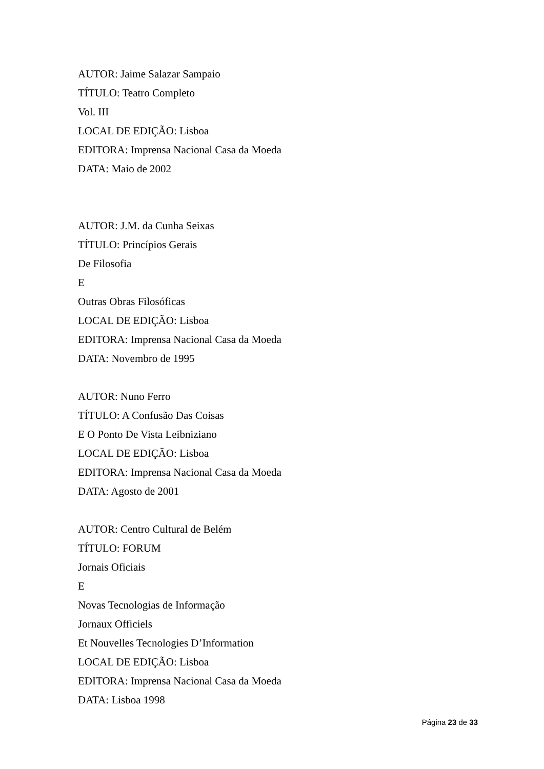AUTOR: Jaime Salazar Sampaio
TÍTULO: Teatro Completo
Vol. III
LOCAL DE EDIÇÃO: Lisboa
EDITORA: Imprensa Nacional Casa da Moeda
DATA: Maio de 2002
AUTOR: J.M. da Cunha Seixas
TÍTULO: Princípios Gerais
De Filosofia
E
Outras Obras Filosóficas
LOCAL DE EDIÇÃO: Lisboa
EDITORA: Imprensa Nacional Casa da Moeda
DATA: Novembro de 1995
AUTOR: Nuno Ferro
TÍTULO: A Confusão Das Coisas
E O Ponto De Vista Leibniziano
LOCAL DE EDIÇÃO: Lisboa
EDITORA: Imprensa Nacional Casa da Moeda
DATA: Agosto de 2001
AUTOR: Centro Cultural de Belém
TÍTULO: FORUM
Jornais Oficiais
E
Novas Tecnologias de Informação
Jornaux Officiels
Et Nouvelles Tecnologies D’Information
LOCAL DE EDIÇÃO: Lisboa
EDITORA: Imprensa Nacional Casa da Moeda
DATA: Lisboa 1998
Página 23 de 33